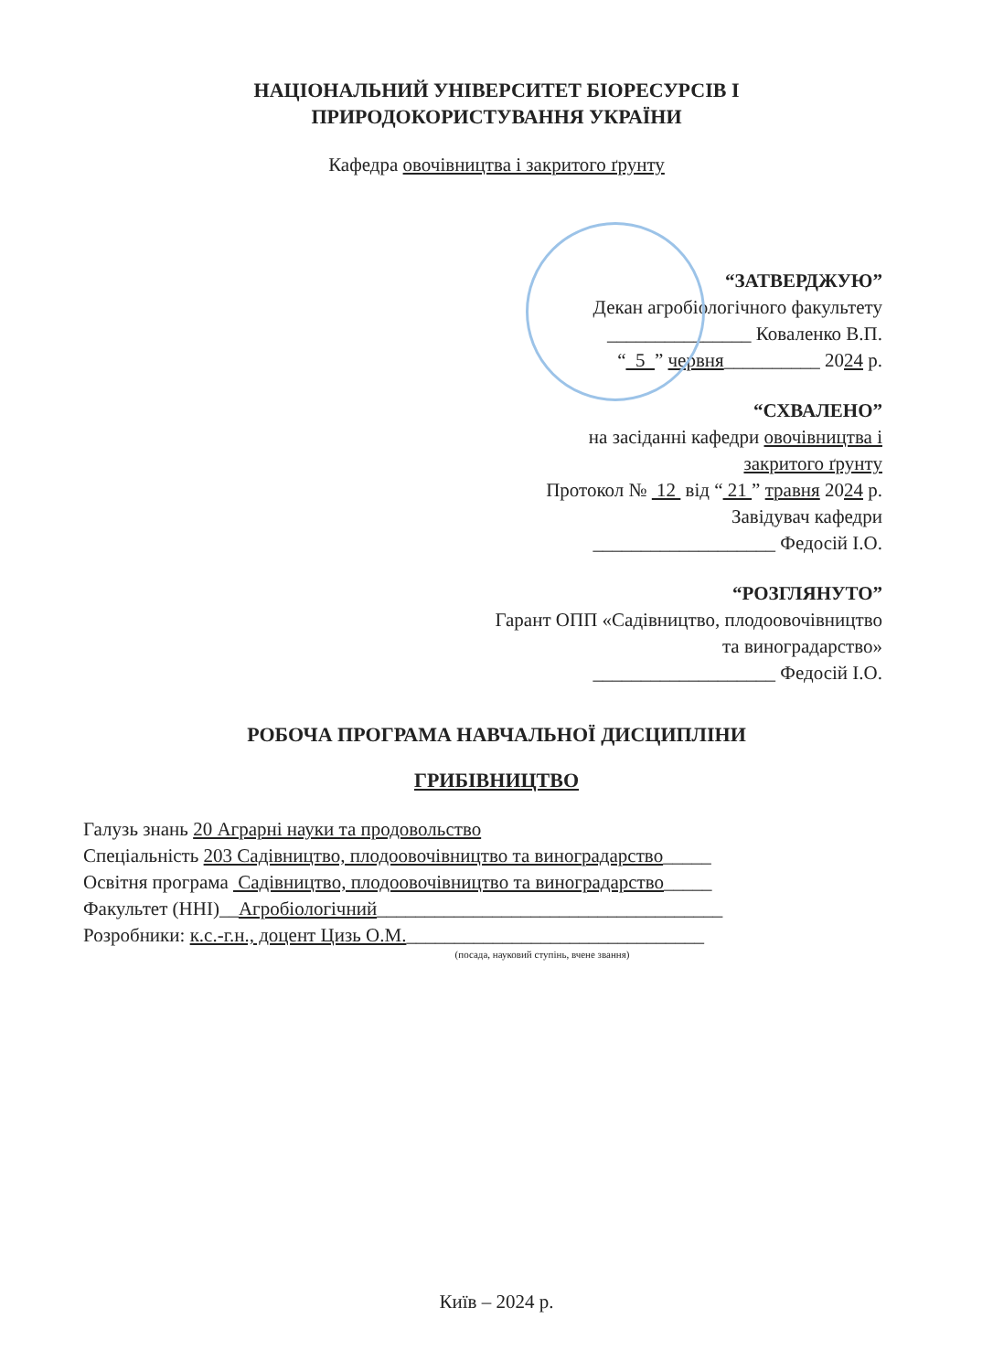НАЦІОНАЛЬНИЙ УНІВЕРСИТЕТ БІОРЕСУРСІВ І
ПРИРОДОКОРИСТУВАННЯ УКРАЇНИ
Кафедра овочівництва і закритого ґрунту
“ЗАТВЕРДЖУЮ”
Декан агробіологічного факультету
_______________ Коваленко В.П.
“ 5 ” червня__________ 2024 р.
“СХВАЛЕНО”
на засіданні кафедри овочівництва і
закритого ґрунту
Протокол № 12 від “ 21 ” травня 2024 р.
Завідувач кафедри
___________________ Федосій І.О.
“РОЗГЛЯНУТО”
Гарант ОПП «Садівництво, плодоовочівництво
та виноградарство»
___________________ Федосій І.О.
РОБОЧА ПРОГРАМА НАВЧАЛЬНОЇ ДИСЦИПЛІНИ
ГРИБІВНИЦТВО
Галузь знань 20 Аграрні науки та продовольство
Спеціальність 203 Садівництво, плодоовочівництво та виноградарство_____
Освітня програма Садівництво, плодоовочівництво та виноградарство_____
Факультет (ННІ)__Агробіологічний____________________________________
Розробники: к.с.-г.н., доцент Цизь О.М._______________________________
(посада, науковий ступінь, вчене звання)
Київ – 2024 р.